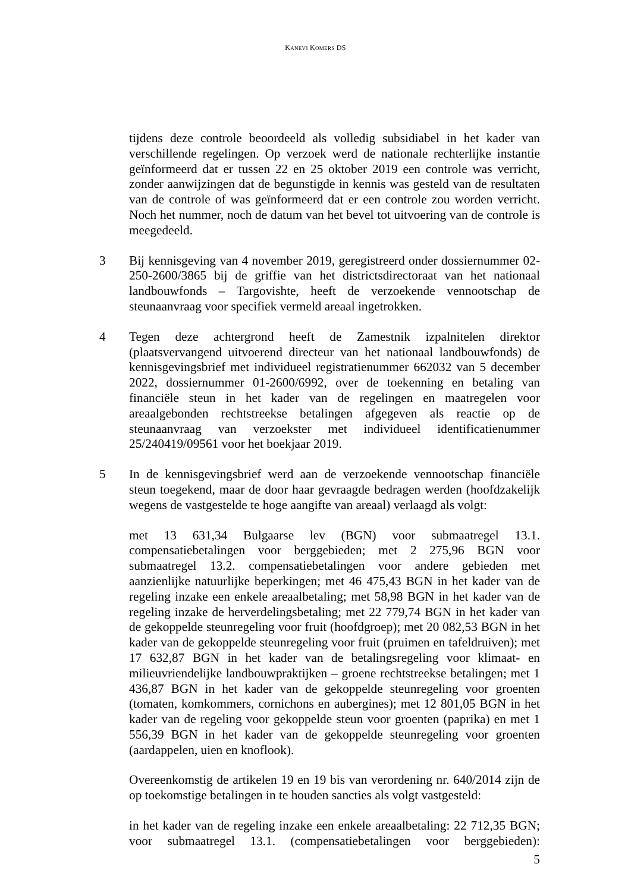KANEVI KOMERS DS
tijdens deze controle beoordeeld als volledig subsidiabel in het kader van verschillende regelingen. Op verzoek werd de nationale rechterlijke instantie geïnformeerd dat er tussen 22 en 25 oktober 2019 een controle was verricht, zonder aanwijzingen dat de begunstigde in kennis was gesteld van de resultaten van de controle of was geïnformeerd dat er een controle zou worden verricht. Noch het nummer, noch de datum van het bevel tot uitvoering van de controle is meegedeeld.
3 Bij kennisgeving van 4 november 2019, geregistreerd onder dossiernummer 02-250-2600/3865 bij de griffie van het districtsdirectoraat van het nationaal landbouwfonds – Targovishte, heeft de verzoekende vennootschap de steunaanvraag voor specifiek vermeld areaal ingetrokken.
4 Tegen deze achtergrond heeft de Zamestnik izpalnitelen direktor (plaatsvervangend uitvoerend directeur van het nationaal landbouwfonds) de kennisgevingsbrief met individueel registratienummer 662032 van 5 december 2022, dossiernummer 01-2600/6992, over de toekenning en betaling van financiële steun in het kader van de regelingen en maatregelen voor areaalgebonden rechtstreekse betalingen afgegeven als reactie op de steunaanvraag van verzoekster met individueel identificatienummer 25/240419/09561 voor het boekjaar 2019.
5 In de kennisgevingsbrief werd aan de verzoekende vennootschap financiële steun toegekend, maar de door haar gevraagde bedragen werden (hoofdzakelijk wegens de vastgestelde te hoge aangifte van areaal) verlaagd als volgt:
met 13 631,34 Bulgaarse lev (BGN) voor submaatregel 13.1. compensatiebetalingen voor berggebieden; met 2 275,96 BGN voor submaatregel 13.2. compensatiebetalingen voor andere gebieden met aanzienlijke natuurlijke beperkingen; met 46 475,43 BGN in het kader van de regeling inzake een enkele areaalbetaling; met 58,98 BGN in het kader van de regeling inzake de herverdelingsbetaling; met 22 779,74 BGN in het kader van de gekoppelde steunregeling voor fruit (hoofdgroep); met 20 082,53 BGN in het kader van de gekoppelde steunregeling voor fruit (pruimen en tafeldruiven); met 17 632,87 BGN in het kader van de betalingsregeling voor klimaat- en milieuvriendelijke landbouwpraktijken – groene rechtstreekse betalingen; met 1 436,87 BGN in het kader van de gekoppelde steunregeling voor groenten (tomaten, komkommers, cornichons en aubergines); met 12 801,05 BGN in het kader van de regeling voor gekoppelde steun voor groenten (paprika) en met 1 556,39 BGN in het kader van de gekoppelde steunregeling voor groenten (aardappelen, uien en knoflook).
Overeenkomstig de artikelen 19 en 19 bis van verordening nr. 640/2014 zijn de op toekomstige betalingen in te houden sancties als volgt vastgesteld:
in het kader van de regeling inzake een enkele areaalbetaling: 22 712,35 BGN; voor submaatregel 13.1. (compensatiebetalingen voor berggebieden):
5